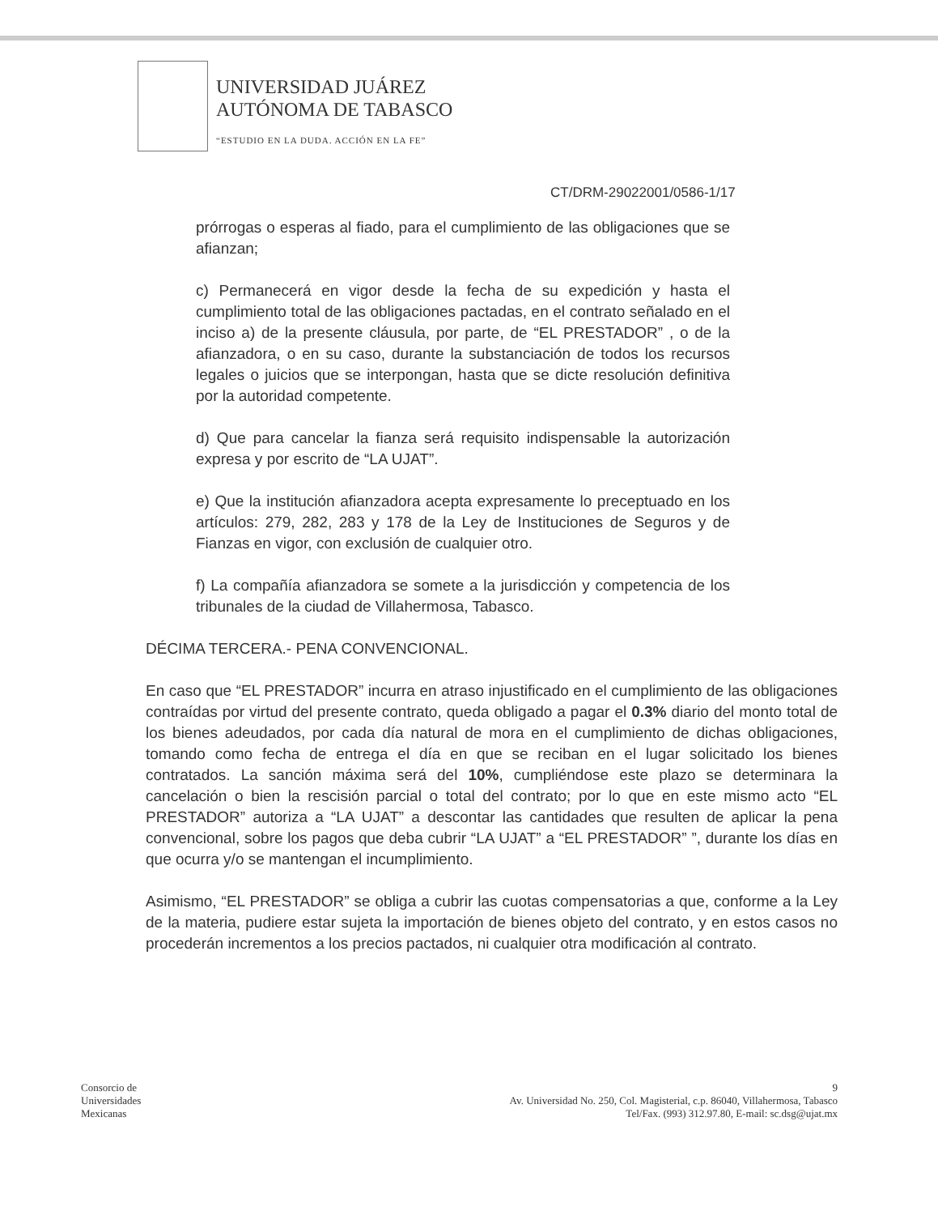UNIVERSIDAD JUÁREZ
AUTÓNOMA DE TABASCO
“ESTUDIO EN LA DUDA. ACCIÓN EN LA FE”
CT/DRM-29022001/0586-1/17
prórrogas o esperas al fiado, para el cumplimiento de las obligaciones que se afianzan;
c) Permanecerá en vigor desde la fecha de su expedición y hasta el cumplimiento total de las obligaciones pactadas, en el contrato señalado en el inciso a) de la presente cláusula, por parte, de “EL PRESTADOR” , o de la afianzadora, o en su caso, durante la substanciación de todos los recursos legales o juicios que se interpongan, hasta que se dicte resolución definitiva por la autoridad competente.
d) Que para cancelar la fianza será requisito indispensable la autorización expresa y por escrito de “LA UJAT”.
e) Que la institución afianzadora acepta expresamente lo preceptuado en los artículos: 279, 282, 283 y 178 de la Ley de Instituciones de Seguros y de Fianzas en vigor, con exclusión de cualquier otro.
f) La compañía afianzadora se somete a la jurisdicción y competencia de los tribunales de la ciudad de Villahermosa, Tabasco.
DÉCIMA TERCERA.- PENA CONVENCIONAL.
En caso que “EL PRESTADOR” incurra en atraso injustificado en el cumplimiento de las obligaciones contraídas por virtud del presente contrato, queda obligado a pagar el 0.3% diario del monto total de los bienes adeudados, por cada día natural de mora en el cumplimiento de dichas obligaciones, tomando como fecha de entrega el día en que se reciban en el lugar solicitado los bienes contratados. La sanción máxima será del 10%, cumpliéndose este plazo se determinara la cancelación o bien la rescisión parcial o total del contrato; por lo que en este mismo acto “EL PRESTADOR” autoriza a “LA UJAT” a descontar las cantidades que resulten de aplicar la pena convencional, sobre los pagos que deba cubrir “LA UJAT” a “EL PRESTADOR” ”, durante los días en que ocurra y/o se mantengan el incumplimiento.
Asimismo, “EL PRESTADOR” se obliga a cubrir las cuotas compensatorias a que, conforme a la Ley de la materia, pudiere estar sujeta la importación de bienes objeto del contrato, y en estos casos no procederán incrementos a los precios pactados, ni cualquier otra modificación al contrato.
Consorcio de
Universidades
Mexicanas
9
Av. Universidad No. 250, Col. Magisterial, c.p. 86040, Villahermosa, Tabasco
Tel/Fax. (993) 312.97.80, E-mail: sc.dsg@ujat.mx